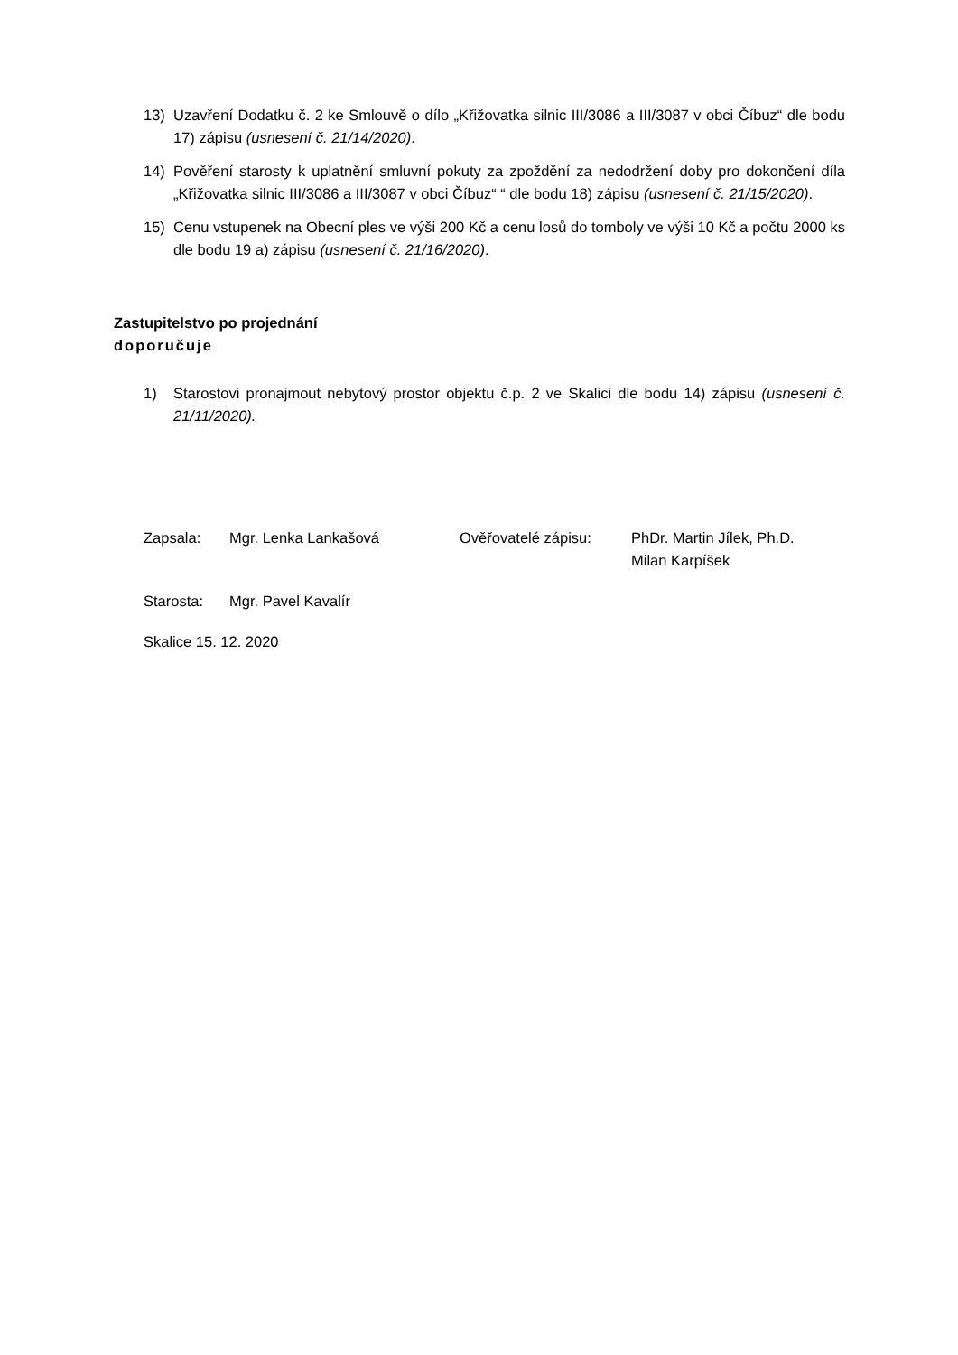13) Uzavření Dodatku č. 2 ke Smlouvě o dílo „Křižovatka silnic III/3086 a III/3087 v obci Číbuz“ dle bodu 17) zápisu (usnesení č. 21/14/2020).
14) Pověření starosty k uplatnění smluvní pokuty za zpoždění za nedodržení doby pro dokončení díla „Křižovatka silnic III/3086 a III/3087 v obci Číbuz“ “ dle bodu 18) zápisu (usnesení č. 21/15/2020).
15) Cenu vstupenek na Obecní ples ve výši 200 Kč a cenu losů do tomboly ve výši 10 Kč a počtu 2000 ks dle bodu 19 a) zápisu (usnesení č. 21/16/2020).
Zastupitelstvo po projednání
doporučuje
1) Starostovi pronajmout nebytový prostor objektu č.p. 2 ve Skalici dle bodu 14) zápisu (usnesení č. 21/11/2020).
Zapsala: Mgr. Lenka Lankašová Ověřovatelé zápisu: PhDr. Martin Jílek, Ph.D.
Milan Karpíšek
Starosta: Mgr. Pavel Kavalír
Skalice 15. 12. 2020